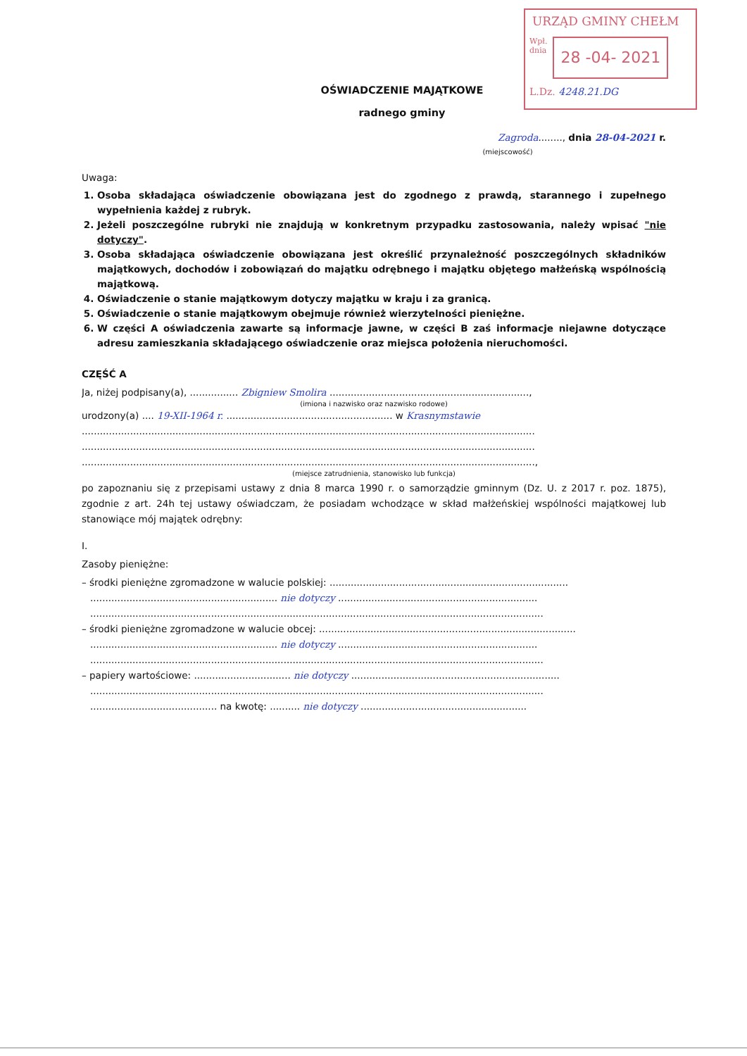URZĄD GMINY CHEŁM
Wpł.
dnia
28 -04- 2021
L.Dz. 4248.21.DG
OŚWIADCZENIE MAJĄTKOWE
radnego gminy
Zagroda........, dnia 28-04-2021 r.
(miejscowość)
Uwaga:
1. Osoba składająca oświadczenie obowiązana jest do zgodnego z prawdą, starannego i zupełnego wypełnienia każdej z rubryk.
2. Jeżeli poszczególne rubryki nie znajdują w konkretnym przypadku zastosowania, należy wpisać "nie dotyczy".
3. Osoba składająca oświadczenie obowiązana jest określić przynależność poszczególnych składników majątkowych, dochodów i zobowiązań do majątku odrębnego i majątku objętego małżeńską wspólnością majątkową.
4. Oświadczenie o stanie majątkowym dotyczy majątku w kraju i za granicą.
5. Oświadczenie o stanie majątkowym obejmuje również wierzytelności pieniężne.
6. W części A oświadczenia zawarte są informacje jawne, w części B zaś informacje niejawne dotyczące adresu zamieszkania składającego oświadczenie oraz miejsca położenia nieruchomości.
CZĘŚĆ A
Ja, niżej podpisany(a), ................ Zbigniew Smolira ..................................................................,
(imiona i nazwisko oraz nazwisko rodowe)
urodzony(a) .... 19-XII-1964 r. ....................................................... w Krasnymstawie
......................................................................................................................................................
......................................................................................................................................................
......................................................................................................................................................,
(miejsce zatrudnienia, stanowisko lub funkcja)
po zapoznaniu się z przepisami ustawy z dnia 8 marca 1990 r. o samorządzie gminnym (Dz. U. z 2017 r. poz. 1875), zgodnie z art. 24h tej ustawy oświadczam, że posiadam wchodzące w skład małżeńskiej wspólności majątkowej lub stanowiące mój majątek odrębny:
I.
Zasoby pieniężne:
– środki pieniężne zgromadzone w walucie polskiej: ...............................................................................
.............................................................. nie dotyczy ..................................................................
......................................................................................................................................................
– środki pieniężne zgromadzone w walucie obcej: .....................................................................................
.............................................................. nie dotyczy ..................................................................
......................................................................................................................................................
– papiery wartościowe: ................................ nie dotyczy .....................................................................
......................................................................................................................................................
.......................................... na kwotę: .......... nie dotyczy .......................................................